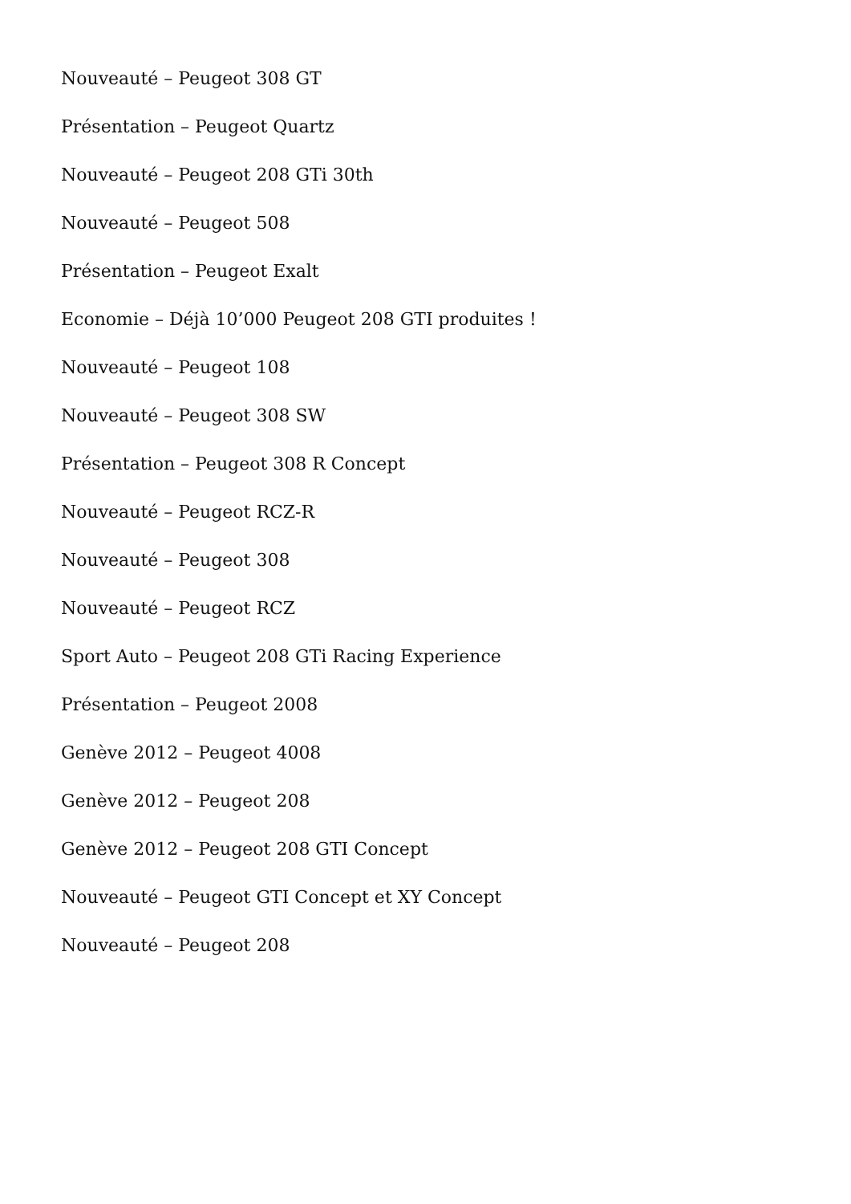Nouveauté – Peugeot 308 GT
Présentation – Peugeot Quartz
Nouveauté – Peugeot 208 GTi 30th
Nouveauté – Peugeot 508
Présentation – Peugeot Exalt
Economie – Déjà 10’000 Peugeot 208 GTI produites !
Nouveauté – Peugeot 108
Nouveauté – Peugeot 308 SW
Présentation – Peugeot 308 R Concept
Nouveauté – Peugeot RCZ-R
Nouveauté – Peugeot 308
Nouveauté – Peugeot RCZ
Sport Auto – Peugeot 208 GTi Racing Experience
Présentation – Peugeot 2008
Genève 2012 – Peugeot 4008
Genève 2012 – Peugeot 208
Genève 2012 – Peugeot 208 GTI Concept
Nouveauté – Peugeot GTI Concept et XY Concept
Nouveauté – Peugeot 208